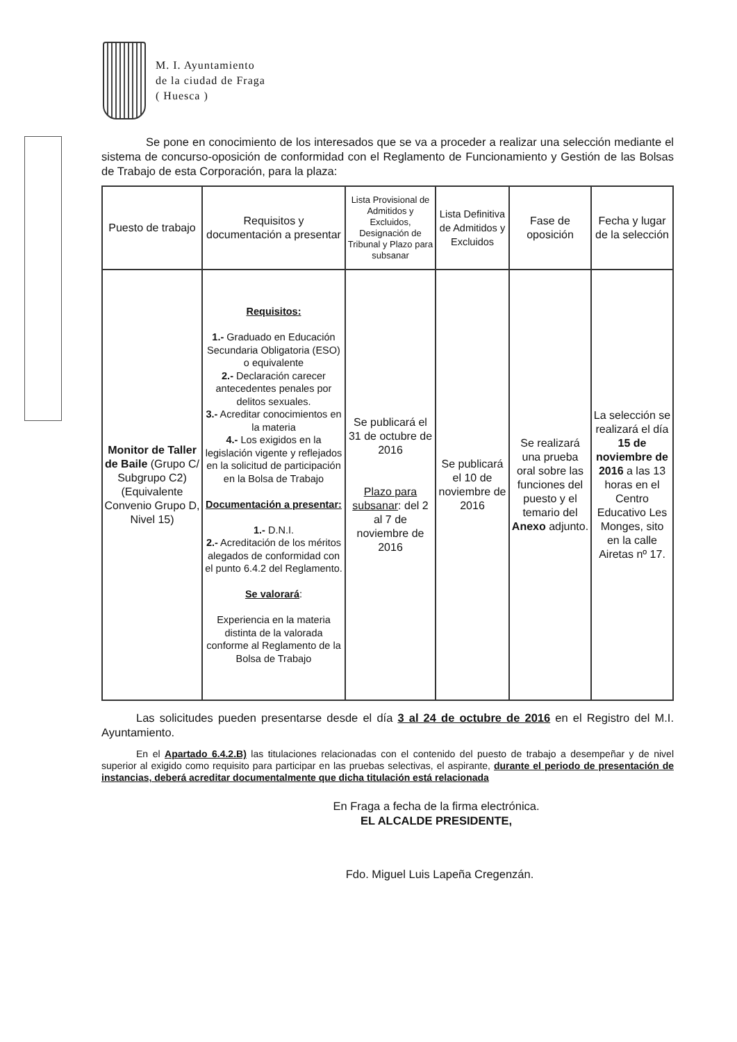M. I. Ayuntamiento
de la ciudad de Fraga
( Huesca )
Se pone en conocimiento de los interesados que se va a proceder a realizar una selección mediante el sistema de concurso-oposición de conformidad con el Reglamento de Funcionamiento y Gestión de las Bolsas de Trabajo de esta Corporación, para la plaza:
| Puesto de trabajo | Requisitos y documentación a presentar | Lista Provisional de Admitidos y Excluidos, Designación de Tribunal y Plazo para subsanar | Lista Definitiva de Admitidos y Excluidos | Fase de oposición | Fecha y lugar de la selección |
| --- | --- | --- | --- | --- | --- |
| Monitor de Taller de Baile (Grupo C/ Subgrupo C2) (Equivalente Convenio Grupo D, Nivel 15) | Requisitos: 1.- Graduado en Educación Secundaria Obligatoria (ESO) o equivalente 2.- Declaración carecer antecedentes penales por delitos sexuales. 3.- Acreditar conocimientos en la materia 4.- Los exigidos en la legislación vigente y reflejados en la solicitud de participación en la Bolsa de Trabajo Documentación a presentar: 1.- D.N.I. 2.- Acreditación de los méritos alegados de conformidad con el punto 6.4.2 del Reglamento. Se valorará : Experiencia en la materia distinta de la valorada conforme al Reglamento de la Bolsa de Trabajo | Se publicará el 31 de octubre de 2016 Plazo para subsanar : del 2 al 7 de noviembre de 2016 | Se publicará el 10 de noviembre de 2016 | Se realizará una prueba oral sobre las funciones del puesto y el temario del Anexo adjunto. | La selección se realizará el día 15 de noviembre de 2016 a las 13 horas en el Centro Educativo Les Monges, sito en la calle Airetas nº 17. |
Las solicitudes pueden presentarse desde el día 3 al 24 de octubre de 2016 en el Registro del M.I. Ayuntamiento.
En el Apartado 6.4.2.B) las titulaciones relacionadas con el contenido del puesto de trabajo a desempeñar y de nivel superior al exigido como requisito para participar en las pruebas selectivas, el aspirante, durante el periodo de presentación de instancias, deberá acreditar documentalmente que dicha titulación está relacionada
En Fraga a fecha de la firma electrónica.
EL ALCALDE PRESIDENTE,
Fdo. Miguel Luis Lapeña Cregenzán.